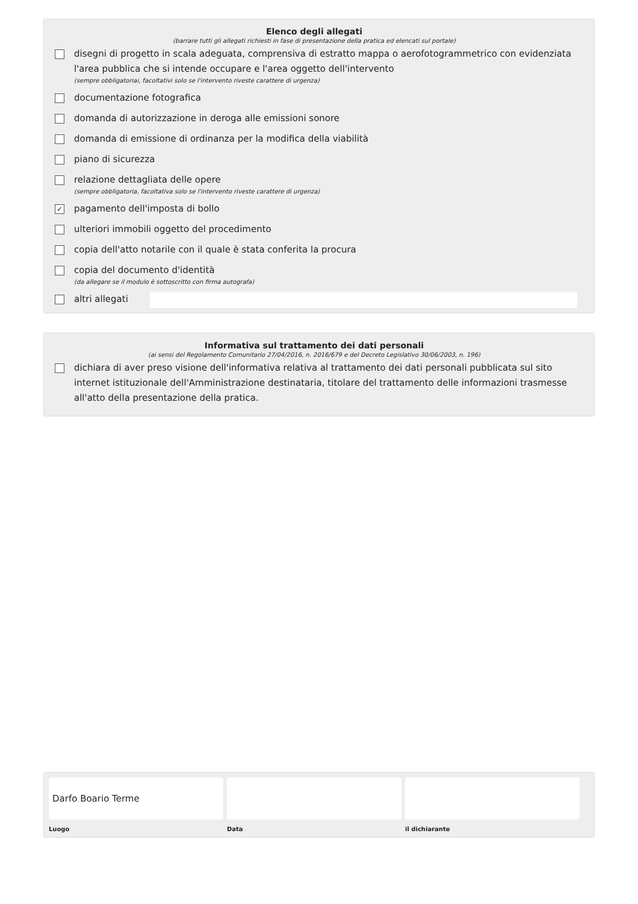Elenco degli allegati
(barrare tutti gli allegati richiesti in fase di presentazione della pratica ed elencati sul portale)
disegni di progetto in scala adeguata, comprensiva di estratto mappa o aerofotogrammetrico con evidenziata l'area pubblica che si intende occupare e l'area oggetto dell'intervento
(sempre obbligatoriai, facoltativi solo se l'intervento riveste carattere di urgenza)
documentazione fotografica
domanda di autorizzazione in deroga alle emissioni sonore
domanda di emissione di ordinanza per la modifica della viabilità
piano di sicurezza
relazione dettagliata delle opere
(sempre obbligatoria, facoltativa solo se l'intervento riveste carattere di urgenza)
✓
pagamento dell'imposta di bollo
ulteriori immobili oggetto del procedimento
copia dell'atto notarile con il quale è stata conferita la procura
copia del documento d'identità
(da allegare se il modulo è sottoscritto con firma autografa)
altri allegati
Informativa sul trattamento dei dati personali
(ai sensi del Regolamento Comunitario 27/04/2016, n. 2016/679 e del Decreto Legislativo 30/06/2003, n. 196)
dichiara di aver preso visione dell'informativa relativa al trattamento dei dati personali pubblicata sul sito internet istituzionale dell'Amministrazione destinataria, titolare del trattamento delle informazioni trasmesse all'atto della presentazione della pratica.
Darfo Boario Terme
Luogo
Data il dichiarante